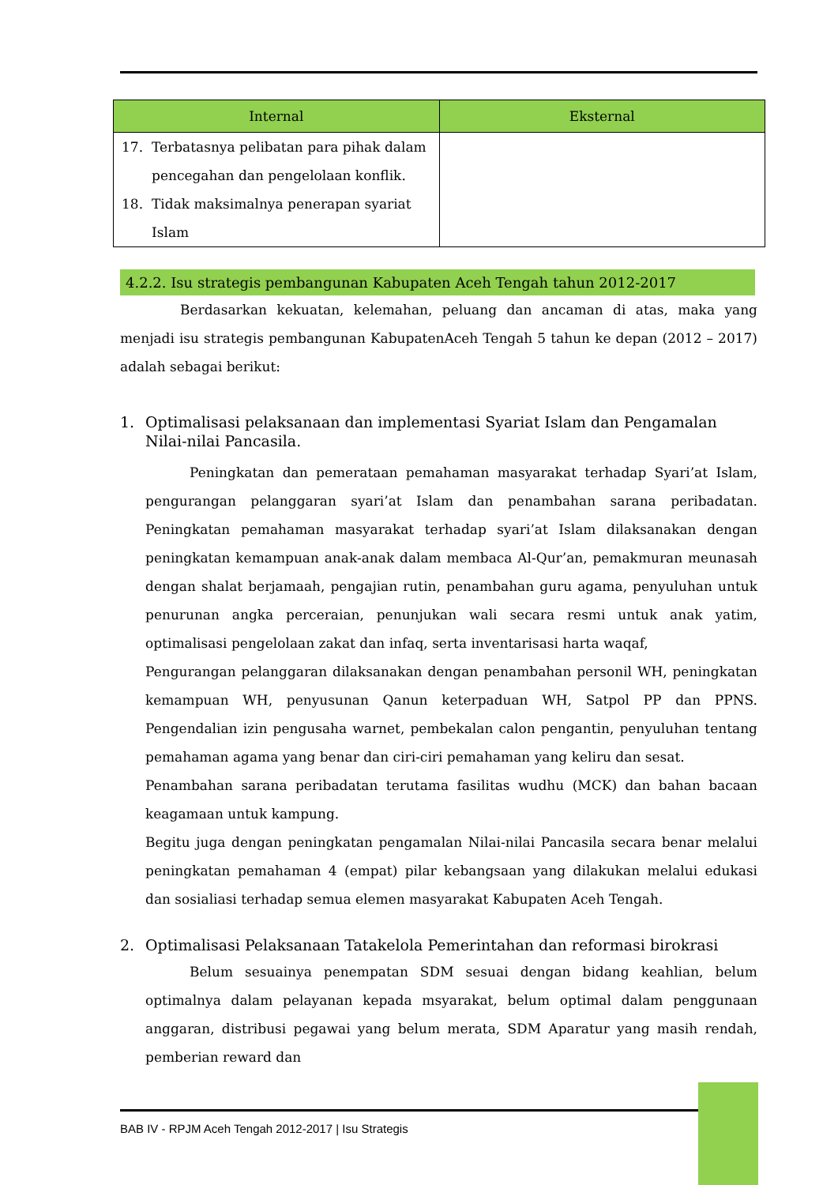| Internal | Eksternal |
| --- | --- |
| 17. Terbatasnya pelibatan para pihak dalam pencegahan dan pengelolaan konflik. 18. Tidak maksimalnya penerapan syariat Islam | |
4.2.2. Isu strategis pembangunan Kabupaten Aceh Tengah tahun 2012-2017
Berdasarkan kekuatan, kelemahan, peluang dan ancaman di atas, maka yang menjadi isu strategis pembangunan KabupatenAceh Tengah 5 tahun ke depan (2012 – 2017) adalah sebagai berikut:
1. Optimalisasi pelaksanaan dan implementasi Syariat Islam dan Pengamalan Nilai-nilai Pancasila.
Peningkatan dan pemerataan pemahaman masyarakat terhadap Syari’at Islam, pengurangan pelanggaran syari’at Islam dan penambahan sarana peribadatan. Peningkatan pemahaman masyarakat terhadap syari’at Islam dilaksanakan dengan peningkatan kemampuan anak-anak dalam membaca Al-Qur’an, pemakmuran meunasah dengan shalat berjamaah, pengajian rutin, penambahan guru agama, penyuluhan untuk penurunan angka perceraian, penunjukan wali secara resmi untuk anak yatim, optimalisasi pengelolaan zakat dan infaq, serta inventarisasi harta waqaf,
Pengurangan pelanggaran dilaksanakan dengan penambahan personil WH, peningkatan kemampuan WH, penyusunan Qanun keterpaduan WH, Satpol PP dan PPNS. Pengendalian izin pengusaha warnet, pembekalan calon pengantin, penyuluhan tentang pemahaman agama yang benar dan ciri-ciri pemahaman yang keliru dan sesat.
Penambahan sarana peribadatan terutama fasilitas wudhu (MCK) dan bahan bacaan keagamaan untuk kampung.
Begitu juga dengan peningkatan pengamalan Nilai-nilai Pancasila secara benar melalui peningkatan pemahaman 4 (empat) pilar kebangsaan yang dilakukan melalui edukasi dan sosialiasi terhadap semua elemen masyarakat Kabupaten Aceh Tengah.
2. Optimalisasi Pelaksanaan Tatakelola Pemerintahan dan reformasi birokrasi
Belum sesuainya penempatan SDM sesuai dengan bidang keahlian, belum optimalnya dalam pelayanan kepada msyarakat, belum optimal dalam penggunaan anggaran, distribusi pegawai yang belum merata, SDM Aparatur yang masih rendah, pemberian reward dan
BAB IV - RPJM Aceh Tengah 2012-2017 | Isu Strategis